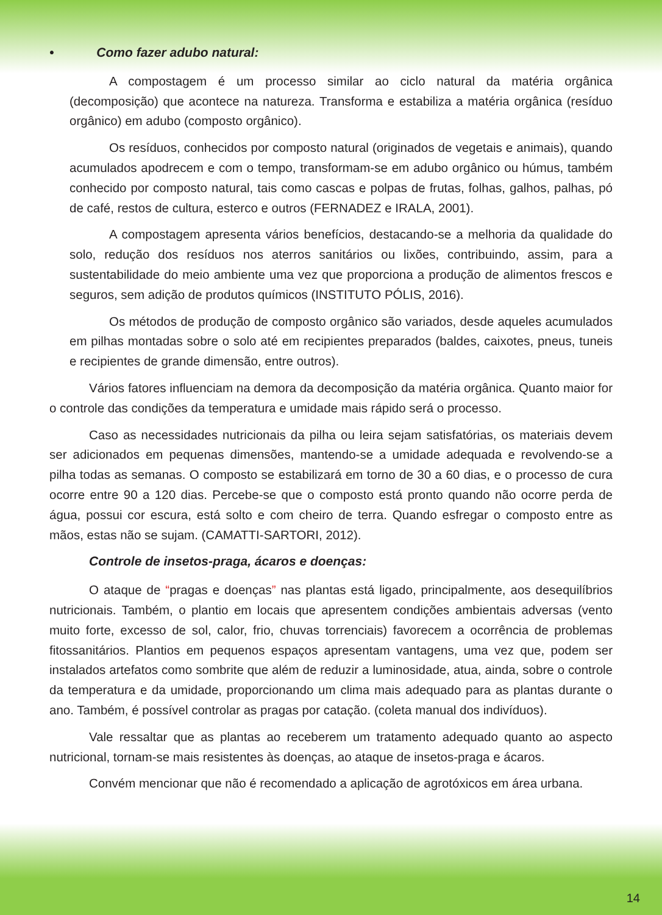• Como fazer adubo natural:
A compostagem é um processo similar ao ciclo natural da matéria orgânica (decomposição) que acontece na natureza. Transforma e estabiliza a matéria orgânica (resíduo orgânico) em adubo (composto orgânico).
Os resíduos, conhecidos por composto natural (originados de vegetais e animais), quando acumulados apodrecem e com o tempo, transformam-se em adubo orgânico ou húmus, também conhecido por composto natural, tais como cascas e polpas de frutas, folhas, galhos, palhas, pó de café, restos de cultura, esterco e outros (FERNADEZ e IRALA, 2001).
A compostagem apresenta vários benefícios, destacando-se a melhoria da qualidade do solo, redução dos resíduos nos aterros sanitários ou lixões, contribuindo, assim, para a sustentabilidade do meio ambiente uma vez que proporciona a produção de alimentos frescos e seguros, sem adição de produtos químicos (INSTITUTO PÓLIS, 2016).
Os métodos de produção de composto orgânico são variados, desde aqueles acumulados em pilhas montadas sobre o solo até em recipientes preparados (baldes, caixotes, pneus, tuneis e recipientes de grande dimensão, entre outros).
Vários fatores influenciam na demora da decomposição da matéria orgânica. Quanto maior for o controle das condições da temperatura e umidade mais rápido será o processo.
Caso as necessidades nutricionais da pilha ou leira sejam satisfatórias, os materiais devem ser adicionados em pequenas dimensões, mantendo-se a umidade adequada e revolvendo-se a pilha todas as semanas. O composto se estabilizará em torno de 30 a 60 dias, e o processo de cura ocorre entre 90 a 120 dias. Percebe-se que o composto está pronto quando não ocorre perda de água, possui cor escura, está solto e com cheiro de terra. Quando esfregar o composto entre as mãos, estas não se sujam. (CAMATTI-SARTORI, 2012).
Controle de insetos-praga, ácaros e doenças:
O ataque de “pragas e doenças” nas plantas está ligado, principalmente, aos desequilíbrios nutricionais. Também, o plantio em locais que apresentem condições ambientais adversas (vento muito forte, excesso de sol, calor, frio, chuvas torrenciais) favorecem a ocorrência de problemas fitossanitários. Plantios em pequenos espaços apresentam vantagens, uma vez que, podem ser instalados artefatos como sombrite que além de reduzir a luminosidade, atua, ainda, sobre o controle da temperatura e da umidade, proporcionando um clima mais adequado para as plantas durante o ano. Também, é possível controlar as pragas por catação. (coleta manual dos indivíduos).
Vale ressaltar que as plantas ao receberem um tratamento adequado quanto ao aspecto nutricional, tornam-se mais resistentes às doenças, ao ataque de insetos-praga e ácaros.
Convém mencionar que não é recomendado a aplicação de agrotóxicos em área urbana.
14